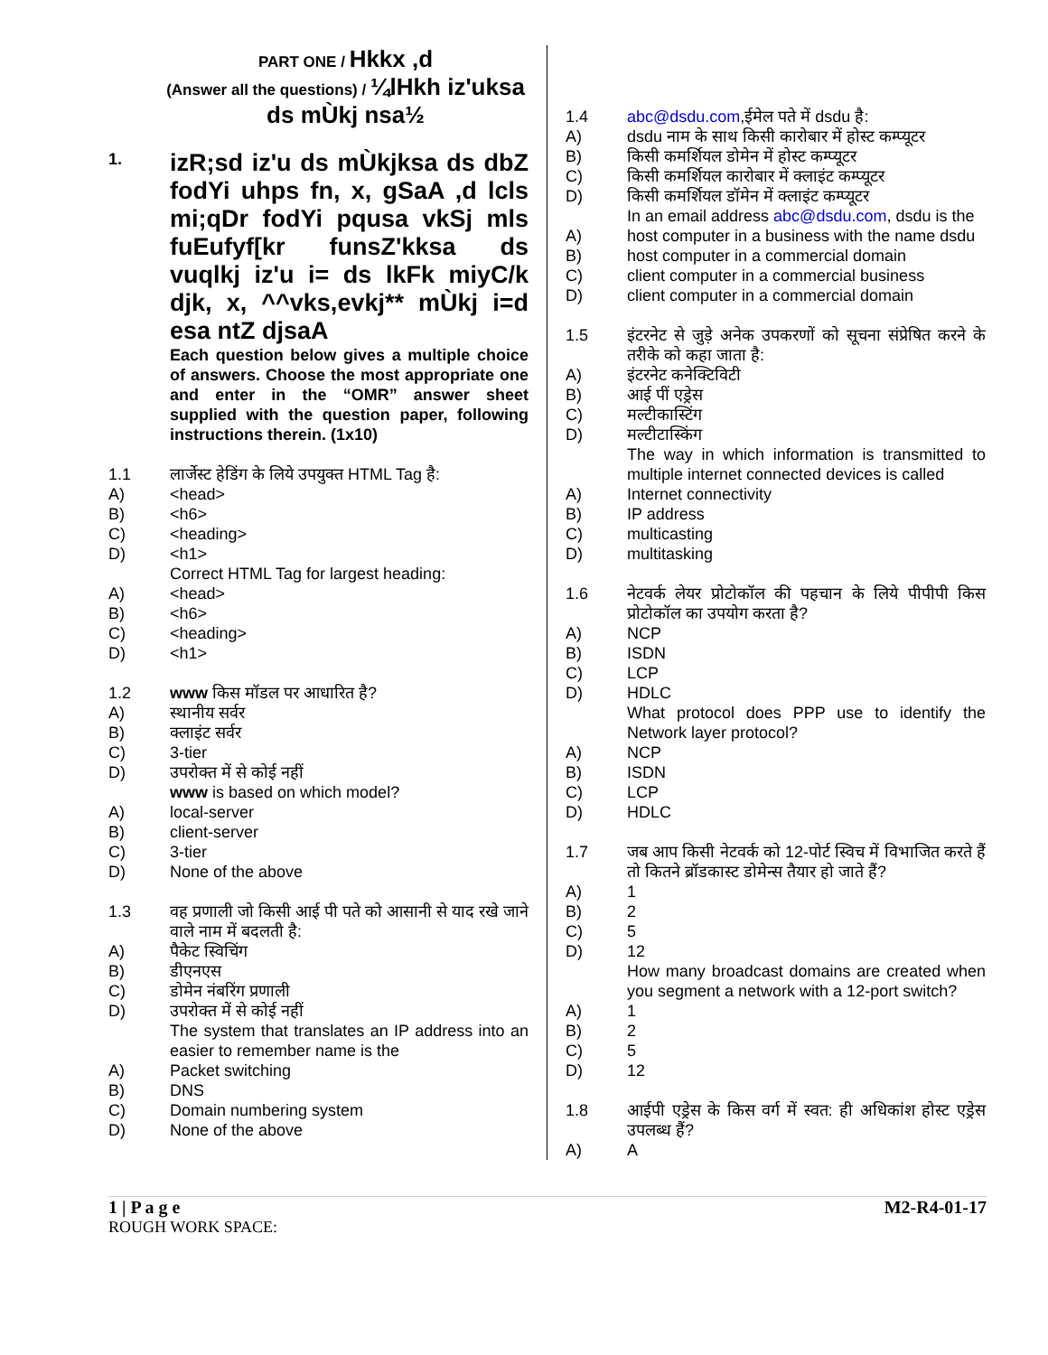PART ONE / Hkkx ,d
(Answer all the questions) / ¼lHkh iz'uksa ds mÙkj nsa½
1. izR;sd iz'u ds mÙkjksa ds dbZ fodYi uhps fn, x, gSaA ,d lcls mi;qDr fodYi pqusa vkSj mls fuEufyf[kr funsZ'kksa ds vuqlkj iz'u i= ds lkFk miyC/k djk, x, ^^vks,evkj** mÙkj i=d esa ntZ djsaA
Each question below gives a multiple choice of answers. Choose the most appropriate one and enter in the “OMR” answer sheet supplied with the question paper, following instructions therein. (1x10)
1.1 लार्जेस्ट हेडिंग के लिये उपयुक्त HTML Tag है:
A) <head>
B) <h6>
C) <heading>
D) <h1>
Correct HTML Tag for largest heading:
A) <head>
B) <h6>
C) <heading>
D) <h1>
1.2 www किस मॉडल पर आधारित है?
A) स्थानीय सर्वर
B) क्लाइंट सर्वर
C) 3-tier
D) उपरोक्त में से कोई नहीं
www is based on which model?
A) local-server
B) client-server
C) 3-tier
D) None of the above
1.3 वह प्रणाली जो किसी आई पी पते को आसानी से याद रखे जाने वाले नाम में बदलती है:
A) पैकेट स्विचिंग
B) डीएनएस
C) डोमेन नंबरिंग प्रणाली
D) उपरोक्त में से कोई नहीं
The system that translates an IP address into an easier to remember name is the
A) Packet switching
B) DNS
C) Domain numbering system
D) None of the above
1.4 abc@dsdu.com,ईमेल पते में dsdu है:
A) dsdu नाम के साथ किसी कारोबार में होस्ट कम्प्यूटर
B) किसी कमर्शियल डोमेन में होस्ट कम्प्यूटर
C) किसी कमर्शियल कारोबार में क्लाइंट कम्प्यूटर
D) किसी कमर्शियल डॉमेन में क्लाइंट कम्प्यूटर
In an email address abc@dsdu.com, dsdu is the
A) host computer in a business with the name dsdu
B) host computer in a commercial domain
C) client computer in a commercial business
D) client computer in a commercial domain
1.5 इंटरनेट से जुड़े अनेक उपकरणों को सूचना संप्रेषित करने के तरीके को कहा जाता है:
A) इंटरनेट कनेक्टिविटी
B) आई पीं एड्रेस
C) मल्टीकास्टिंग
D) मल्टीटास्किंग
The way in which information is transmitted to multiple internet connected devices is called
A) Internet connectivity
B) IP address
C) multicasting
D) multitasking
1.6 नेटवर्क लेयर प्रोटोकॉल की पहचान के लिये पीपीपी किस प्रोटोकॉल का उपयोग करता है?
A) NCP
B) ISDN
C) LCP
D) HDLC
What protocol does PPP use to identify the Network layer protocol?
A) NCP
B) ISDN
C) LCP
D) HDLC
1.7 जब आप किसी नेटवर्क को 12-पोर्ट स्विच में विभाजित करते हैं तो कितने ब्रॉडकास्ट डोमेन्स तैयार हो जाते हैं?
A) 1
B) 2
C) 5
D) 12
How many broadcast domains are created when you segment a network with a 12-port switch?
A) 1
B) 2
C) 5
D) 12
1.8 आईपी एड्रेस के किस वर्ग में स्वत: ही अधिकांश होस्ट एड्रेस उपलब्ध हैं?
A) A
1 | P a g e M2-R4-01-17
ROUGH WORK SPACE: